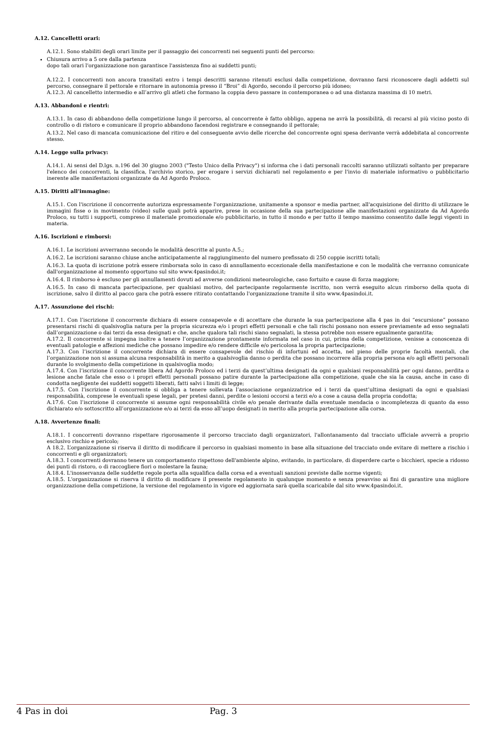A.12. Cancelletti orari:
A.12.1. Sono stabiliti degli orari limite per il passaggio dei concorrenti nei seguenti punti del percorso:
Chiusura arrivo a 5 ore dalla partenza
dopo tali orari l'organizzazione non garantisce l'assistenza fino ai suddetti punti;
A.12.2. I concorrenti non ancora transitati entro i tempi descritti saranno ritenuti esclusi dalla competizione, dovranno farsi riconoscere dagli addetti sul percorso, consegnare il pettorale e ritornare in autonomia presso il “Broi” di Agordo, secondo il percorso più idoneo;
A.12.3. Al cancelletto intermedio e all’arrivo gli atleti che formano la coppia devo passare in contemporanea o ad una distanza massima di 10 metri.
A.13. Abbandoni e rientri:
A.13.1. In caso di abbandono della competizione lungo il percorso, al concorrente è fatto obbligo, appena ne avrà la possibilità, di recarsi al più vicino posto di controllo o di ristoro e comunicare il proprio abbandono facendosi registrare e consegnando il pettorale;
A.13.2. Nel caso di mancata comunicazione del ritiro e del conseguente avvio delle ricerche del concorrente ogni spesa derivante verrà addebitata al concorrente stesso.
A.14. Legge sulla privacy:
A.14.1. Ai sensi del D.lgs. n.196 del 30 giugno 2003 ("Testo Unico della Privacy") si informa che i dati personali raccolti saranno utilizzati soltanto per preparare l'elenco dei concorrenti, la classifica, l'archivio storico, per erogare i servizi dichiarati nel regolamento e per l'invio di materiale informativo o pubblicitario inerente alle manifestazioni organizzate da Ad Agordo Proloco.
A.15. Diritti all’immagine:
A.15.1. Con l'iscrizione il concorrente autorizza espressamente l'organizzazione, unitamente a sponsor e media partner, all'acquisizione del diritto di utilizzare le immagini fisse o in movimento (video) sulle quali potrà apparire, prese in occasione della sua partecipazione alle manifestazioni organizzate da Ad Agordo Proloco, su tutti i supporti, compreso il materiale promozionale e/o pubblicitario, in tutto il mondo e per tutto il tempo massimo consentito dalle leggi vigenti in materia.
A.16. Iscrizioni e rimborsi:
A.16.1. Le iscrizioni avverranno secondo le modalità descritte al punto A.5.;
A.16.2. Le iscrizioni saranno chiuse anche anticipatamente al raggiungimento del numero prefissato di 250 coppie iscritti totali;
A.16.3. La quota di iscrizione potrà essere rimborsata solo in caso di annullamento eccezionale della manifestazione e con le modalità che verranno comunicate dall'organizzazione al momento opportuno sul sito www.4pasindoi.it;
A.16.4. Il rimborso è escluso per gli annullamenti dovuti ad avverse condizioni meteorologiche, caso fortuito e cause di forza maggiore;
A.16.5. In caso di mancata partecipazione, per qualsiasi motivo, del partecipante regolarmente iscritto, non verrà eseguito alcun rimborso della quota di iscrizione, salvo il diritto al pacco gara che potrà essere ritirato contattando l'organizzazione tramite il sito www.4pasindoi.it.
A.17. Assunzione dei rischi:
A.17.1. Con l’iscrizione il concorrente dichiara di essere consapevole e di accettare che durante la sua partecipazione alla 4 pas in doi “escursione” possano presentarsi rischi di qualsivoglia natura per la propria sicurezza e/o i propri effetti personali e che tali rischi possano non essere previamente ad esso segnalati dall’organizzazione o dai terzi da essa designati e che, anche qualora tali rischi siano segnalati, la stessa potrebbe non essere egualmente garantita;
A.17.2. Il concorrente si impegna inoltre a tenere l’organizzazione prontamente informata nel caso in cui, prima della competizione, venisse a conoscenza di eventuali patologie e affezioni mediche che possano impedire e/o rendere difficile e/o pericolosa la propria partecipazione;
A.17.3. Con l’iscrizione il concorrente dichiara di essere consapevole del rischio di infortuni ed accetta, nel pieno delle proprie facoltà mentali, che l’organizzazione non si assuma alcuna responsabilità in merito a qualsivoglia danno o perdita che possano incorrere alla propria persona e/o agli effetti personali durante lo svolgimento della competizione in qualsivoglia modo;
A.17.4. Con l’iscrizione il concorrente libera Ad Agordo Proloco ed i terzi da quest’ultima designati da ogni e qualsiasi responsabilità per ogni danno, perdita o lesione anche fatale che esso o i propri effetti personali possano patire durante la partecipazione alla competizione, quale che sia la causa, anche in caso di condotta negligente dei suddetti soggetti liberati, fatti salvi i limiti di legge;
A.17.5. Con l’iscrizione il concorrente si obbliga a tenere sollevata l’associazione organizzatrice ed i terzi da quest’ultima designati da ogni e qualsiasi responsabilità, comprese le eventuali spese legali, per pretesi danni, perdite o lesioni occorsi a terzi e/o a cose a causa della propria condotta;
A.17.6. Con l’iscrizione il concorrente si assume ogni responsabilità civile e/o penale derivante dalla eventuale mendacia o incompletezza di quanto da esso dichiarato e/o sottoscritto all’organizzazione e/o ai terzi da esso all’uopo designati in merito alla propria partecipazione alla corsa.
A.18. Avvertenze finali:
A.18.1. I concorrenti dovranno rispettare rigorosamente il percorso tracciato dagli organizzatori, l'allontanamento dal tracciato ufficiale avverrà a proprio esclusivo rischio e pericolo;
A 18.2. L’organizzazione si riserva il diritto di modificare il percorso in qualsiasi momento in base alla situazione del tracciato onde evitare di mettere a rischio i concorrenti e gli organizzatori;
A.18.3. I concorrenti dovranno tenere un comportamento rispettoso dell'ambiente alpino, evitando, in particolare, di disperdere carte o bicchieri, specie a ridosso dei punti di ristoro, o di raccogliere fiori o molestare la fauna;
A.18.4. L'inosservanza delle suddette regole porta alla squalifica dalla corsa ed a eventuali sanzioni previste dalle norme vigenti;
A.18.5. L'organizzazione si riserva il diritto di modificare il presente regolamento in qualunque momento e senza preavviso ai fini di garantire una migliore organizzazione della competizione, la versione del regolamento in vigore ed aggiornata sarà quella scaricabile dal sito www.4pasindoi.it.
4 Pas in doi Pag. 3